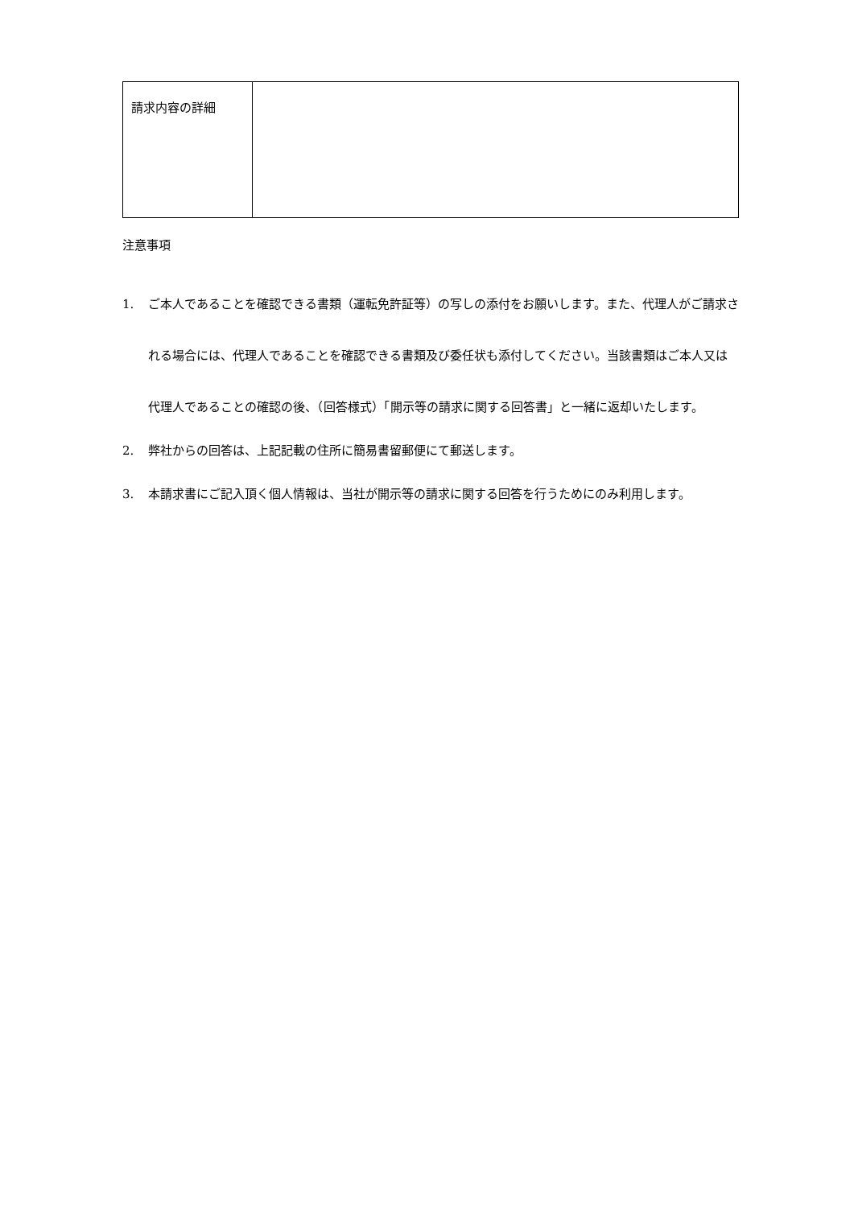| 請求内容の詳細 | |
注意事項
1. ご本人であることを確認できる書類（運転免許証等）の写しの添付をお願いします。また、代理人がご請求される場合には、代理人であることを確認できる書類及び委任状も添付してください。当該書類はご本人又は代理人であることの確認の後、（回答様式）「開示等の請求に関する回答書」と一緒に返却いたします。
2. 弊社からの回答は、上記記載の住所に簡易書留郵便にて郵送します。
3. 本請求書にご記入頂く個人情報は、当社が開示等の請求に関する回答を行うためにのみ利用します。